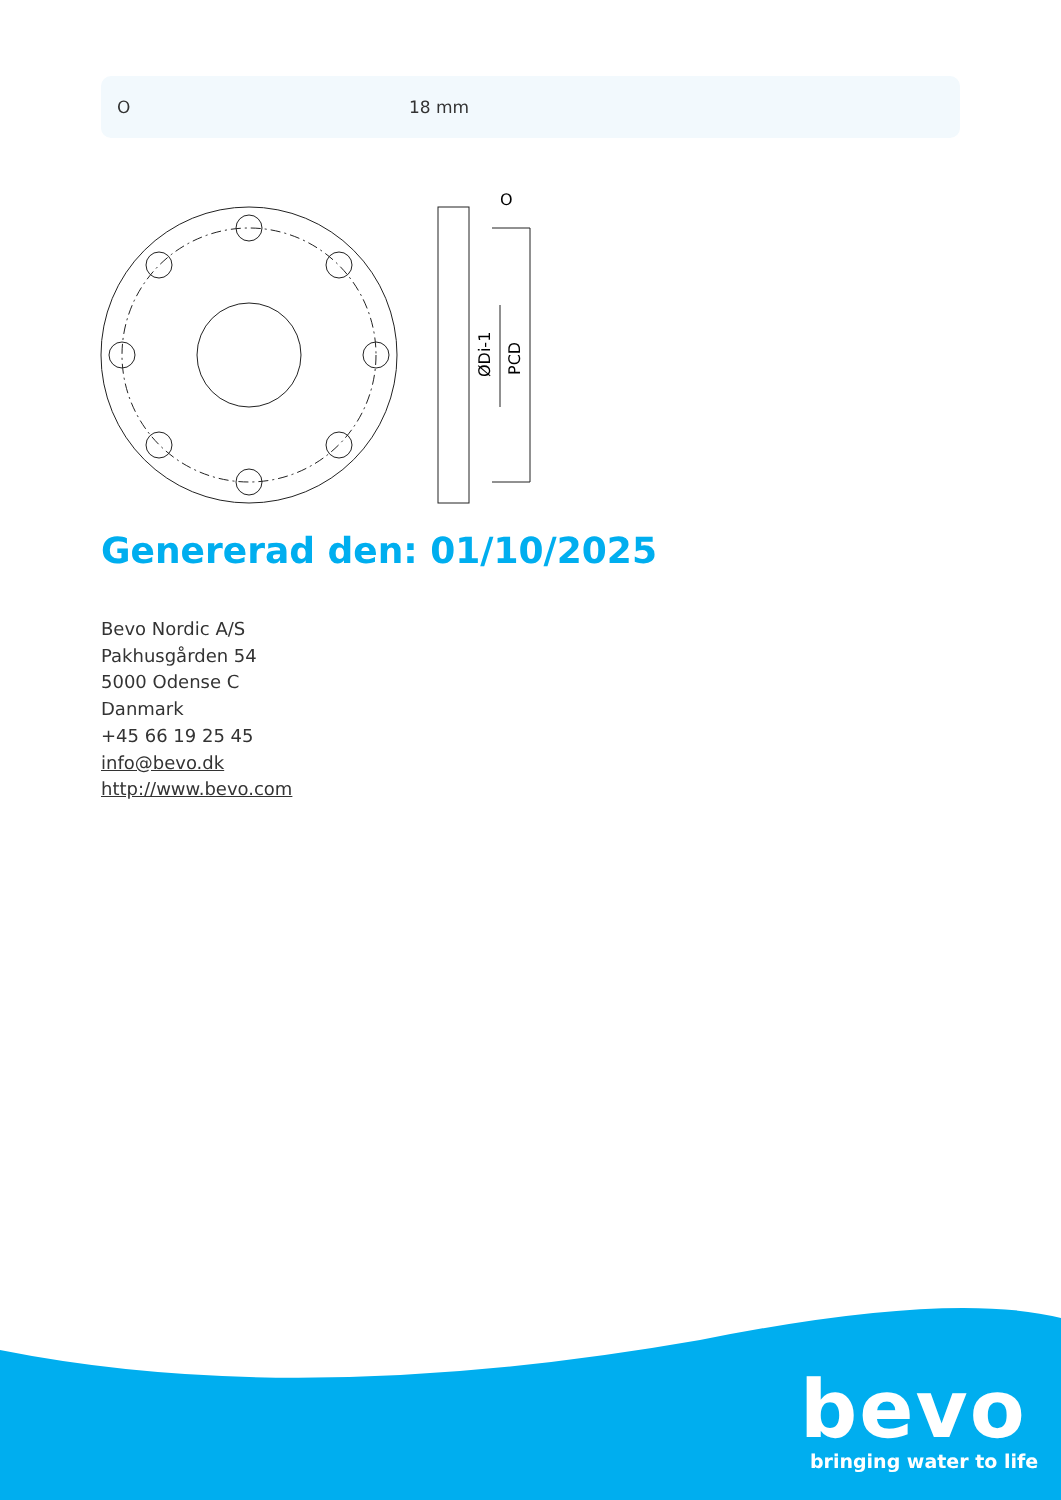| O | 18 mm |
PCD
ØDi-1
O
Genererad den: 01/10/2025
Bevo Nordic A/S
Pakhusgården 54
5000 Odense C
Danmark
+45 66 19 25 45
info@bevo.dk
http://www.bevo.com
bevo
bringing water to life